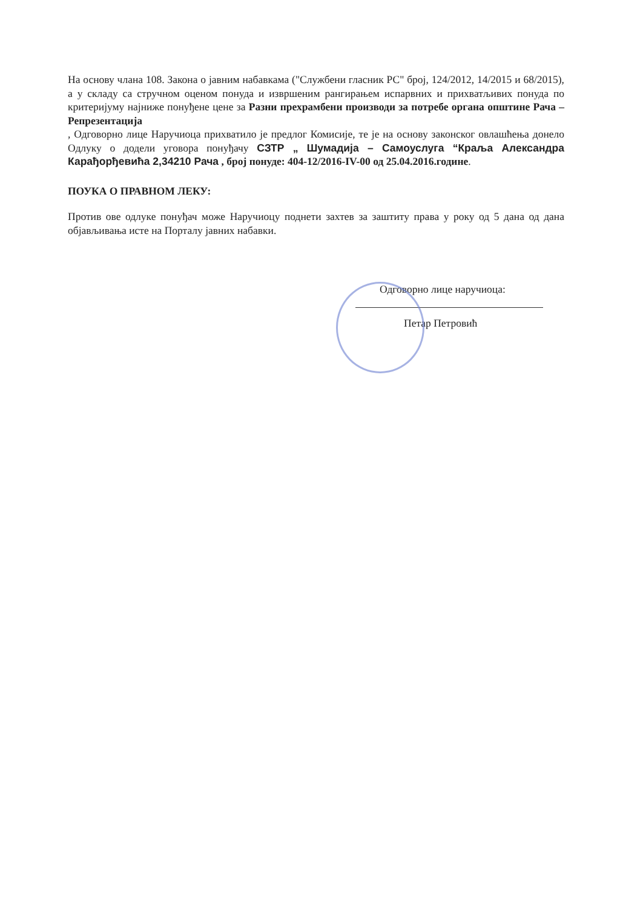На основу члана 108. Закона о јавним набавкама ("Службени гласник РС" број, 124/2012, 14/2015 и 68/2015), а у складу са стручном оценом понуда и извршеним рангирањем испарвних и прихватљивих понуда по критеријуму најниже понуђене цене за Разни прехрамбени производи за потребе органа општине Рача – Репрезентација
, Одговорно лице Наручиоца прихватило је предлог Комисије, те је на основу законског овлашћења донело Одлуку о додели уговора понуђачу СЗТР „ Шумадија – Самоуслуга “Краља Александра Карађорђевића 2,34210 Рача , број понуде: 404-12/2016-IV-00 од 25.04.2016.године.
ПОУКА О ПРАВНОМ ЛЕКУ:
Против ове одлуке понуђач може Наручиоцу поднети захтев за заштиту права у року од 5 дана од дана објављивања исте на Порталу јавних набавки.
Одговорно лице наручиоца:
Петар Петровић